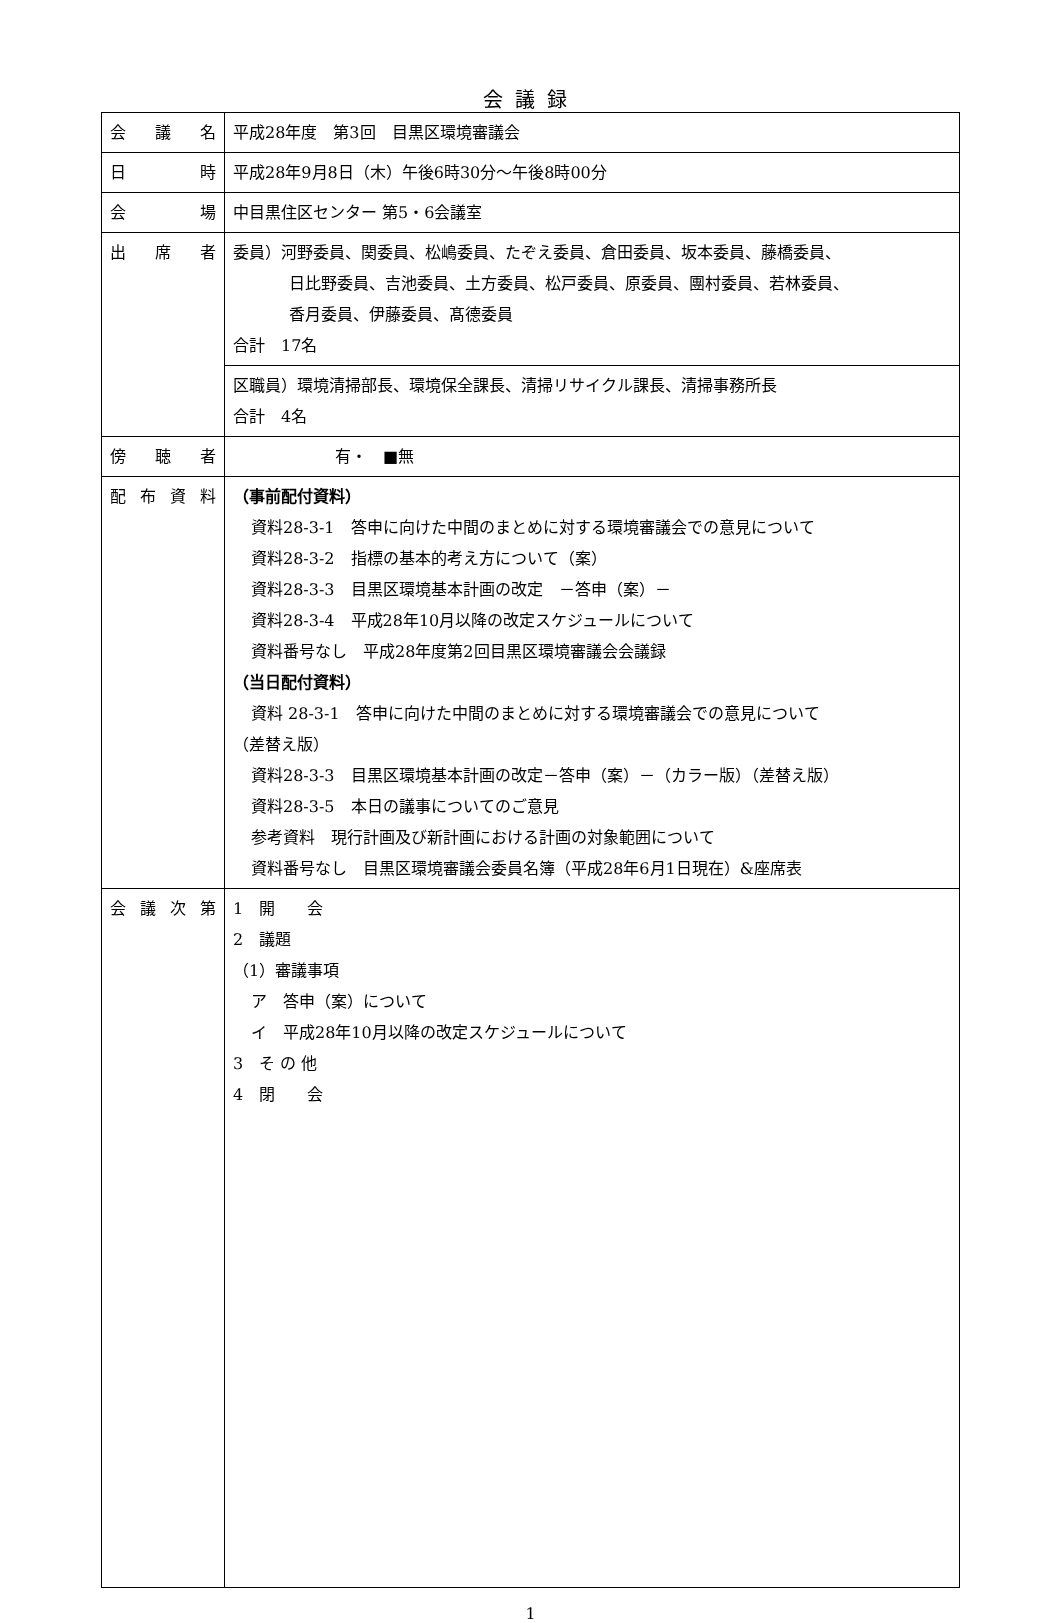会議録
| 会 議 名 | 平成28年度 第3回 目黒区環境審議会 |
| 日 時 | 平成28年9月8日（木）午後6時30分～午後8時00分 |
| 会 場 | 中目黒住区センター 第5・6会議室 |
| 出 席 者 | 委員）河野委員、関委員、松嶋委員、たぞえ委員、倉田委員、坂本委員、藤橋委員、 日比野委員、吉池委員、土方委員、松戸委員、原委員、團村委員、若林委員、 香月委員、伊藤委員、髙德委員 合計 17名 |
| | 区職員）環境清掃部長、環境保全課長、清掃リサイクル課長、清掃事務所長 合計 4名 |
| 傍 聴 者 | 有・ ■無 |
| 配 布 資 料 | （事前配付資料） 資料28‐3‐1 答申に向けた中間のまとめに対する環境審議会での意見について 資料28‐3‐2 指標の基本的考え方について（案） 資料28‐3‐3 目黒区環境基本計画の改定 －答申（案）－ 資料28‐3‐4 平成28年10月以降の改定スケジュールについて 資料番号なし 平成28年度第2回目黒区環境審議会会議録 （当日配付資料） 資料 28‐3‐1 答申に向けた中間のまとめに対する環境審議会での意見について （差替え版） 資料28‐3‐3 目黒区環境基本計画の改定－答申（案）－（カラー版）（差替え版） 資料28‐3‐5 本日の議事についてのご意見 参考資料 現行計画及び新計画における計画の対象範囲について 資料番号なし 目黒区環境審議会委員名簿（平成28年6月1日現在）&座席表 |
| 会 議 次 第 | 1 開 会 2 議題 （1）審議事項 ア 答申（案）について イ 平成28年10月以降の改定スケジュールについて 3 そ の 他 4 閉 会 |
1